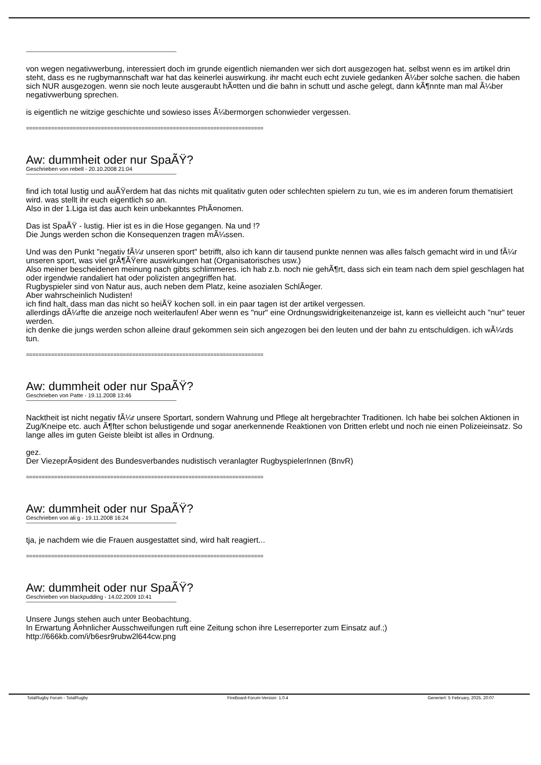von wegen negativwerbung, interessiert doch im grunde eigentlich niemanden wer sich dort ausgezogen hat. selbst wenn es im artikel drin steht, dass es ne rugbymannschaft war hat das keinerlei auswirkung. ihr macht euch echt zuviele gedanken Ã¼ber solche sachen. die haben sich NUR ausgezogen. wenn sie noch leute ausgeraubt hÃ¤tten und die bahn in schutt und asche gelegt, dann kÃ¶nnte man mal Ã¼ber negativwerbung sprechen.
is eigentlich ne witzige geschichte und sowieso isses Ã¼bermorgen schonwieder vergessen.
============================================================================
Aw: dummheit oder nur SpaÃŸ?
Geschrieben von rebell - 20.10.2008 21:04
find ich total lustig und auÃŸerdem hat das nichts mit qualitativ guten oder schlechten spielern zu tun, wie es im anderen forum thematisiert wird. was stellt ihr euch eigentlich so an.
Also in der 1.Liga ist das auch kein unbekanntes PhÃ¤nomen.
Das ist SpaÃŸ - lustig. Hier ist es in die Hose gegangen. Na und !?
Die Jungs werden schon die Konsequenzen tragen mÃ¼ssen.
Und was den Punkt "negativ fÃ¼r unseren sport" betrifft, also ich kann dir tausend punkte nennen was alles falsch gemacht wird in und fÃ¼r unseren sport, was viel grÃ¶ÃŸere auswirkungen hat (Organisatorisches usw.)
Also meiner bescheidenen meinung nach gibts schlimmeres. ich hab z.b. noch nie gehÃ¶rt, dass sich ein team nach dem spiel geschlagen hat oder irgendwie randaliert hat oder polizisten angegriffen hat.
Rugbyspieler sind von Natur aus, auch neben dem Platz, keine asozialen SchlÃ¤ger.
Aber wahrscheinlich Nudisten!
ich find halt, dass man das nicht so heiÃŸ kochen soll. in ein paar tagen ist der artikel vergessen.
allerdings dÃ¼rfte die anzeige noch weiterlaufen! Aber wenn es "nur" eine Ordnungswidrigkeitenanzeige ist, kann es vielleicht auch "nur" teuer werden.
ich denke die jungs werden schon alleine drauf gekommen sein sich angezogen bei den leuten und der bahn zu entschuldigen. ich wÃ¼rds tun.
============================================================================
Aw: dummheit oder nur SpaÃŸ?
Geschrieben von Patte - 19.11.2008 13:46
Nacktheit ist nicht negativ fÃ¼r unsere Sportart, sondern Wahrung und Pflege alt hergebrachter Traditionen. Ich habe bei solchen Aktionen in Zug/Kneipe etc. auch Ã¶fter schon belustigende und sogar anerkennende Reaktionen von Dritten erlebt und noch nie einen Polizeieinsatz. So lange alles im guten Geiste bleibt ist alles in Ordnung.
gez.
Der ViezeprÃ¤sident des Bundesverbandes nudistisch veranlagter RugbyspielerInnen (BnvR)
============================================================================
Aw: dummheit oder nur SpaÃŸ?
Geschrieben von ali g - 19.11.2008 16:24
tja, je nachdem wie die Frauen ausgestattet sind, wird halt reagiert...
============================================================================
Aw: dummheit oder nur SpaÃŸ?
Geschrieben von blackpudding - 14.02.2009 10:41
Unsere Jungs stehen auch unter Beobachtung.
In Erwartung Ã¤hnlicher Ausschweifungen ruft eine Zeitung schon ihre Leserreporter zum Einsatz auf.;)
http://666kb.com/i/b6esr9rubw2l644cw.png
TotalRugby Forum - TotalRugby FireBoard-Forum-Version: 1.0.4 Generiert: 5 February, 2025, 20:07